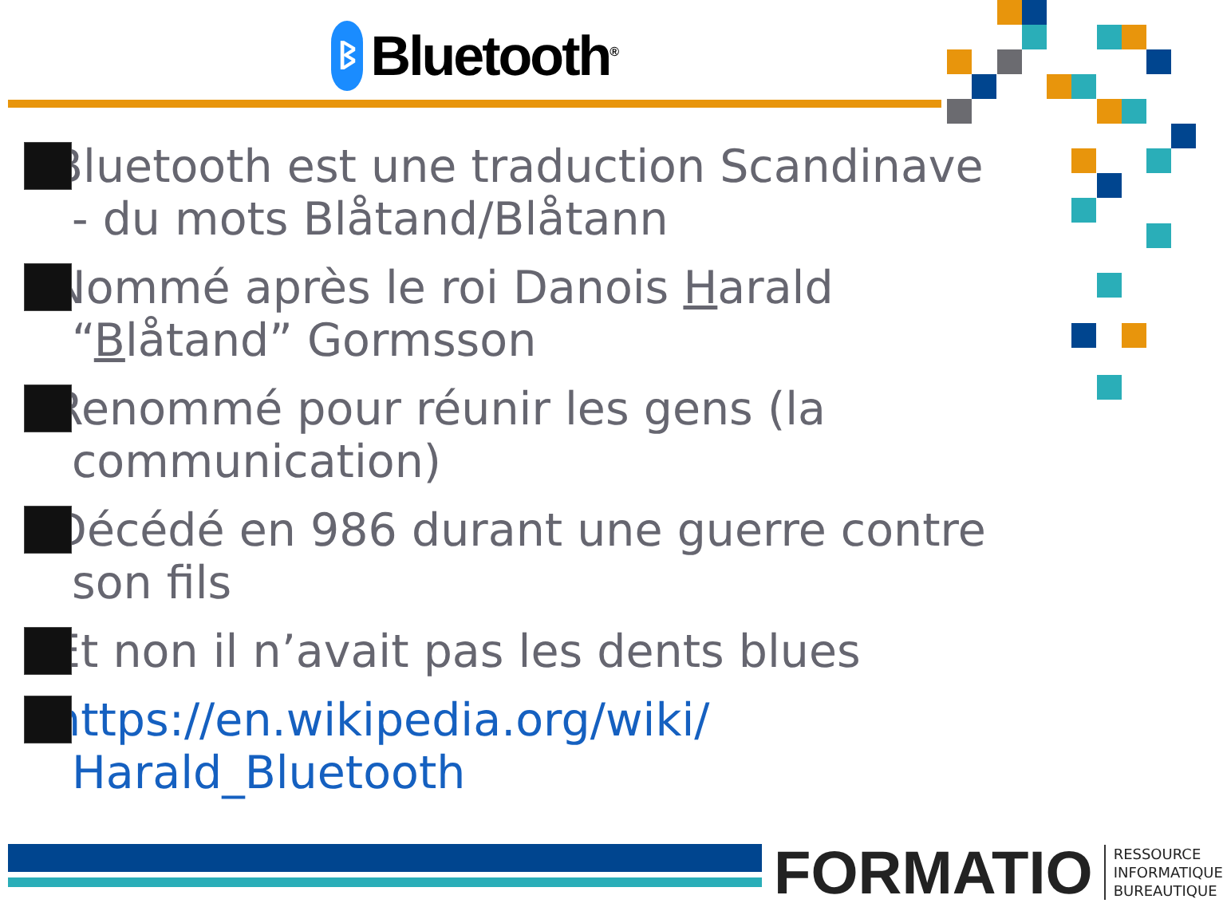ᛒ
Bluetooth<sup>®</sup>
Bluetooth est une traduction Scandinave - du mots Blåtand/Blåtann
Nommé après le roi Danois Harald “Blåtand” Gormsson
Renommé pour réunir les gens (la communication)
Décédé en 986 durant une guerre contre son fils
Et non il n’avait pas les dents blues
https://en.wikipedia.org/wiki/ Harald_Bluetooth
FORMATIO
RESSOURCE
INFORMATIQUE
BUREAUTIQUE